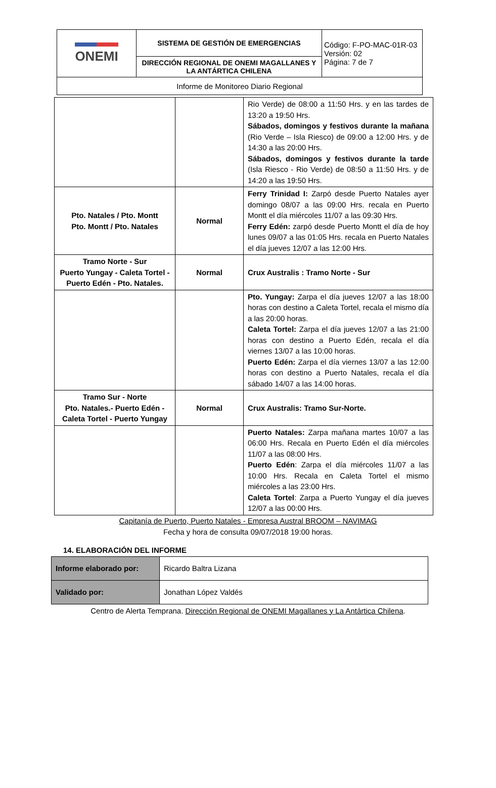| ONEMI | SISTEMA DE GESTIÓN DE EMERGENCIAS | Código: F-PO-MAC-01R-03 Versión: 02 Página: 7 de 7 |
| | DIRECCIÓN REGIONAL DE ONEMI MAGALLANES Y LA ANTÁRTICA CHILENA | |
| Informe de Monitoreo Diario Regional | | |
| | | Rio Verde) de 08:00 a 11:50 Hrs. y en las tardes de 13:20 a 19:50 Hrs. Sábados, domingos y festivos durante la mañana (Rio Verde – Isla Riesco) de 09:00 a 12:00 Hrs. y de 14:30 a las 20:00 Hrs. Sábados, domingos y festivos durante la tarde (Isla Riesco - Rio Verde) de 08:50 a 11:50 Hrs. y de 14:20 a las 19:50 Hrs. |
| Pto. Natales / Pto. Montt Pto. Montt / Pto. Natales | Normal | Ferry Trinidad I: Zarpó desde Puerto Natales ayer domingo 08/07 a las 09:00 Hrs. recala en Puerto Montt el día miércoles 11/07 a las 09:30 Hrs. Ferry Edén: zarpó desde Puerto Montt el día de hoy lunes 09/07 a las 01:05 Hrs. recala en Puerto Natales el día jueves 12/07 a las 12:00 Hrs. |
| Tramo Norte - Sur Puerto Yungay - Caleta Tortel - Puerto Edén - Pto. Natales. | Normal | Crux Australis : Tramo Norte - Sur |
| | | Pto. Yungay: Zarpa el día jueves 12/07 a las 18:00 horas con destino a Caleta Tortel, recala el mismo día a las 20:00 horas. Caleta Tortel: Zarpa el día jueves 12/07 a las 21:00 horas con destino a Puerto Edén, recala el día viernes 13/07 a las 10:00 horas. Puerto Edén: Zarpa el día viernes 13/07 a las 12:00 horas con destino a Puerto Natales, recala el día sábado 14/07 a las 14:00 horas. |
| Tramo Sur - Norte Pto. Natales.- Puerto Edén - Caleta Tortel - Puerto Yungay | Normal | Crux Australis: Tramo Sur-Norte. |
| | | Puerto Natales: Zarpa mañana martes 10/07 a las 06:00 Hrs. Recala en Puerto Edén el día miércoles 11/07 a las 08:00 Hrs. Puerto Edén : Zarpa el día miércoles 11/07 a las 10:00 Hrs. Recala en Caleta Tortel el mismo miércoles a las 23:00 Hrs. Caleta Tortel : Zarpa a Puerto Yungay el día jueves 12/07 a las 00:00 Hrs. |
Capitanía de Puerto, Puerto Natales - Empresa Austral BROOM – NAVIMAG
Fecha y hora de consulta 09/07/2018 19:00 horas.
14. ELABORACIÓN DEL INFORME
| Informe elaborado por: | Ricardo Baltra Lizana |
| Validado por: | Jonathan López Valdés |
Centro de Alerta Temprana. Dirección Regional de ONEMI Magallanes y La Antártica Chilena.